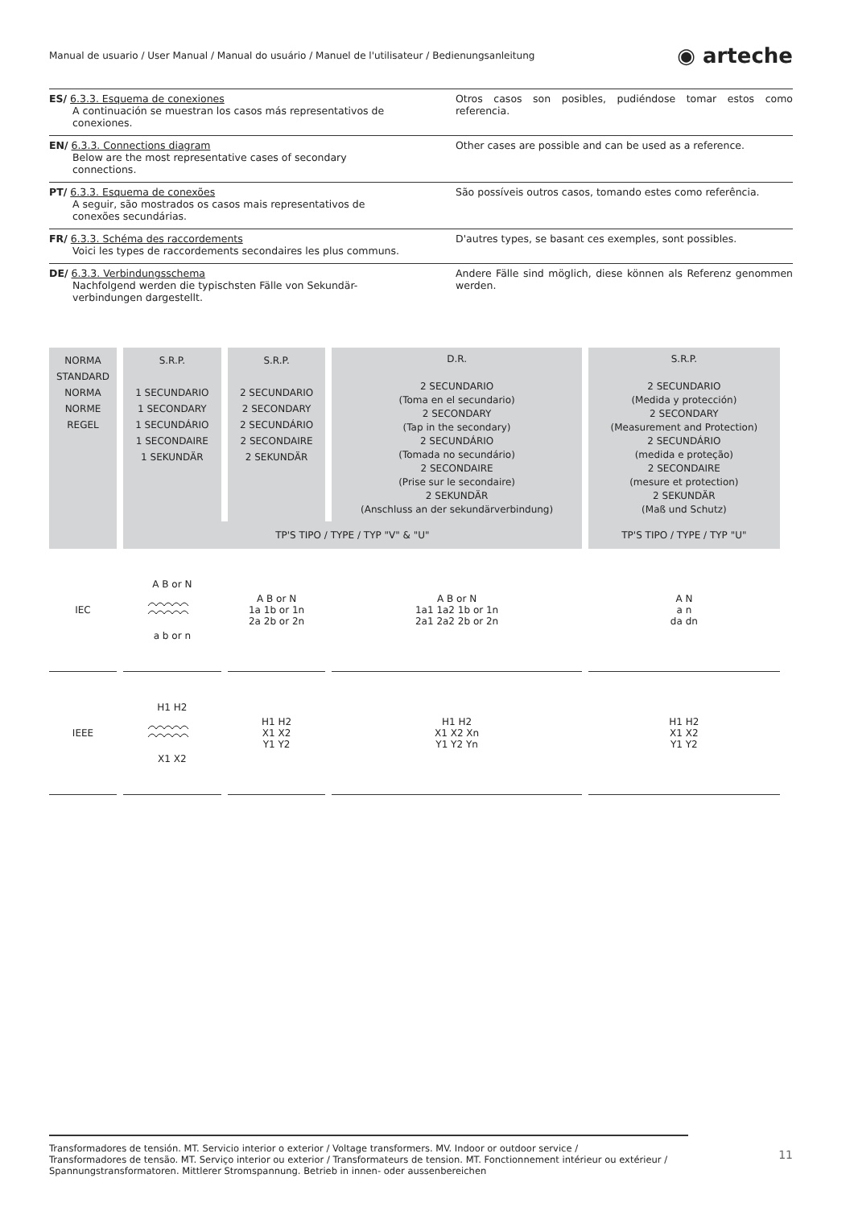Manual de usuario / User Manual / Manual do usuário / Manuel de l'utilisateur / Bedienungsanleitung
◉ arteche
ES/ 6.3.3. Esquema de conexiones
A continuación se muestran los casos más representativos de conexiones.
Otros casos son posibles, pudiéndose tomar estos como referencia.
EN/ 6.3.3. Connections diagram
Below are the most representative cases of secondary connections.
Other cases are possible and can be used as a reference.
PT/ 6.3.3. Esquema de conexões
A seguir, são mostrados os casos mais representativos de conexões secundárias.
São possíveis outros casos, tomando estes como referência.
FR/ 6.3.3. Schéma des raccordements
Voici les types de raccordements secondaires les plus communs.
D'autres types, se basant ces exemples, sont possibles.
DE/ 6.3.3. Verbindungsschema
Nachfolgend werden die typischsten Fälle von Sekundär-verbindungen dargestellt.
Andere Fälle sind möglich, diese können als Referenz genommen werden.
| NORMA STANDARD NORMA NORME REGEL | S.R.P. 1 SECUNDARIO 1 SECONDARY 1 SECUNDÁRIO 1 SECONDAIRE 1 SEKUNDÄR | S.R.P. 2 SECUNDARIO 2 SECONDARY 2 SECUNDÁRIO 2 SECONDAIRE 2 SEKUNDÄR | D.R. 2 SECUNDARIO (Toma en el secundario) 2 SECONDARY (Tap in the secondary) 2 SECUNDÁRIO (Tomada no secundário) 2 SECONDAIRE (Prise sur le secondaire) 2 SEKUNDÄR (Anschluss an der sekundärverbindung) | S.R.P. 2 SECUNDARIO (Medida y protección) 2 SECONDARY (Measurement and Protection) 2 SECUNDÁRIO (medida e proteção) 2 SECONDAIRE (mesure et protection) 2 SEKUNDÄR (Maß und Schutz) |
| | TP'S TIPO / TYPE / TYP "V" & "U" | | | TP'S TIPO / TYPE / TYP "U" |
| IEC | A B or N a b or n | A B or N 1a 1b or 1n 2a 2b or 2n | A B or N 1a1 1a2 1b or 1n 2a1 2a2 2b or 2n | A N a n da dn |
| IEEE | H1 H2 X1 X2 | H1 H2 X1 X2 Y1 Y2 | H1 H2 X1 X2 Xn Y1 Y2 Yn | H1 H2 X1 X2 Y1 Y2 |
Transformadores de tensión. MT. Servicio interior o exterior / Voltage transformers. MV. Indoor or outdoor service /
Transformadores de tensão. MT. Serviço interior ou exterior / Transformateurs de tension. MT. Fonctionnement intérieur ou extérieur /
Spannungstransformatoren. Mittlerer Stromspannung. Betrieb in innen- oder aussenbereichen
11